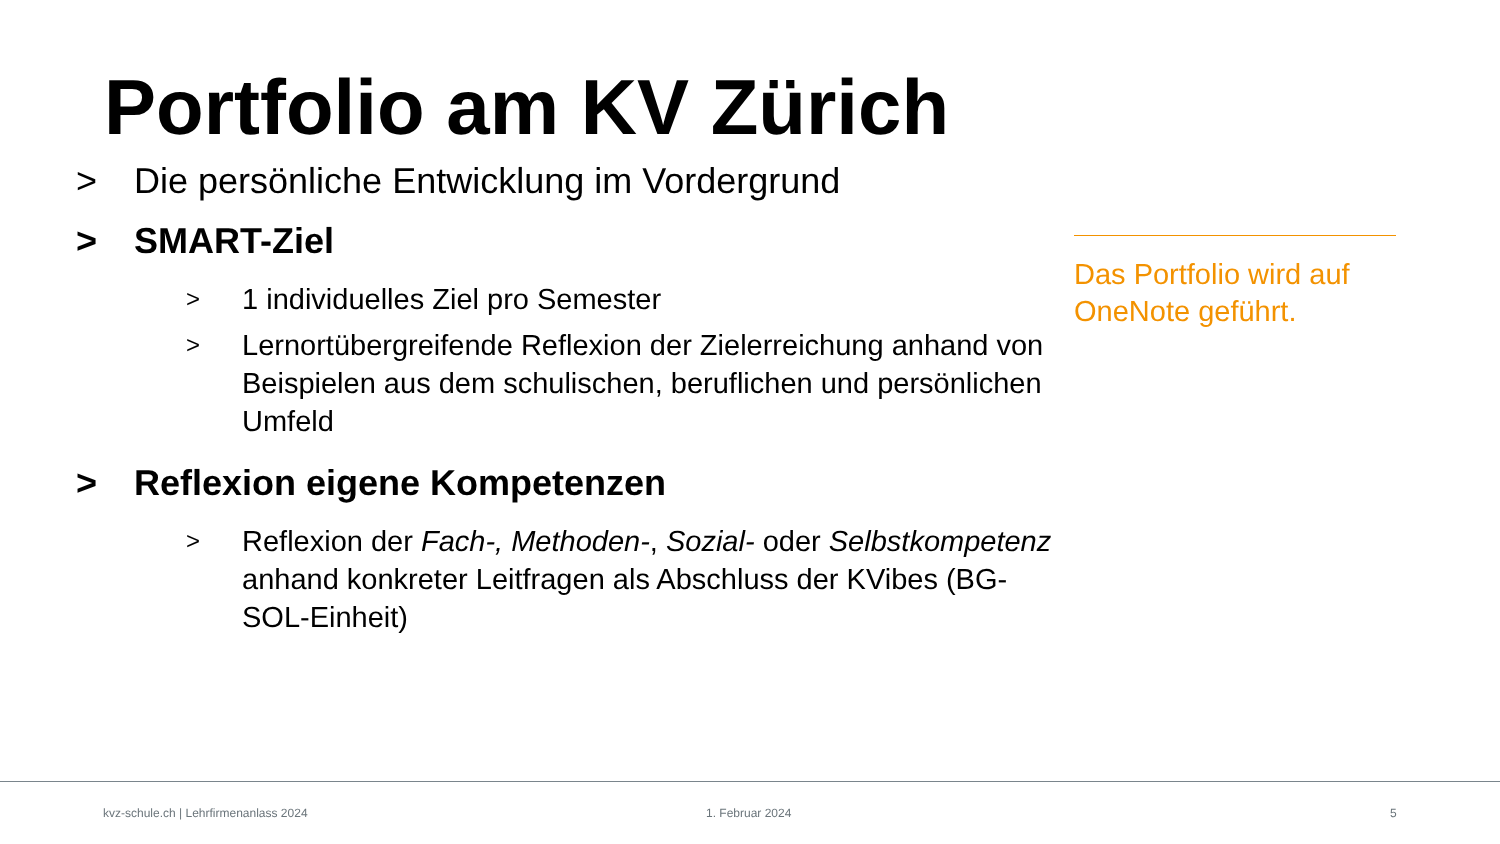Portfolio am KV Zürich
> Die persönliche Entwicklung im Vordergrund
> SMART-Ziel
> 1 individuelles Ziel pro Semester
> Lernortübergreifende Reflexion der Zielerreichung anhand von Beispielen aus dem schulischen, beruflichen und persönlichen Umfeld
> Reflexion eigene Kompetenzen
> Reflexion der Fach-, Methoden-, Sozial- oder Selbstkompetenz anhand konkreter Leitfragen als Abschluss der KVibes (BG-SOL-Einheit)
Das Portfolio wird auf OneNote geführt.
kvz-schule.ch | Lehrfirmenanlass 2024
1. Februar 2024 5